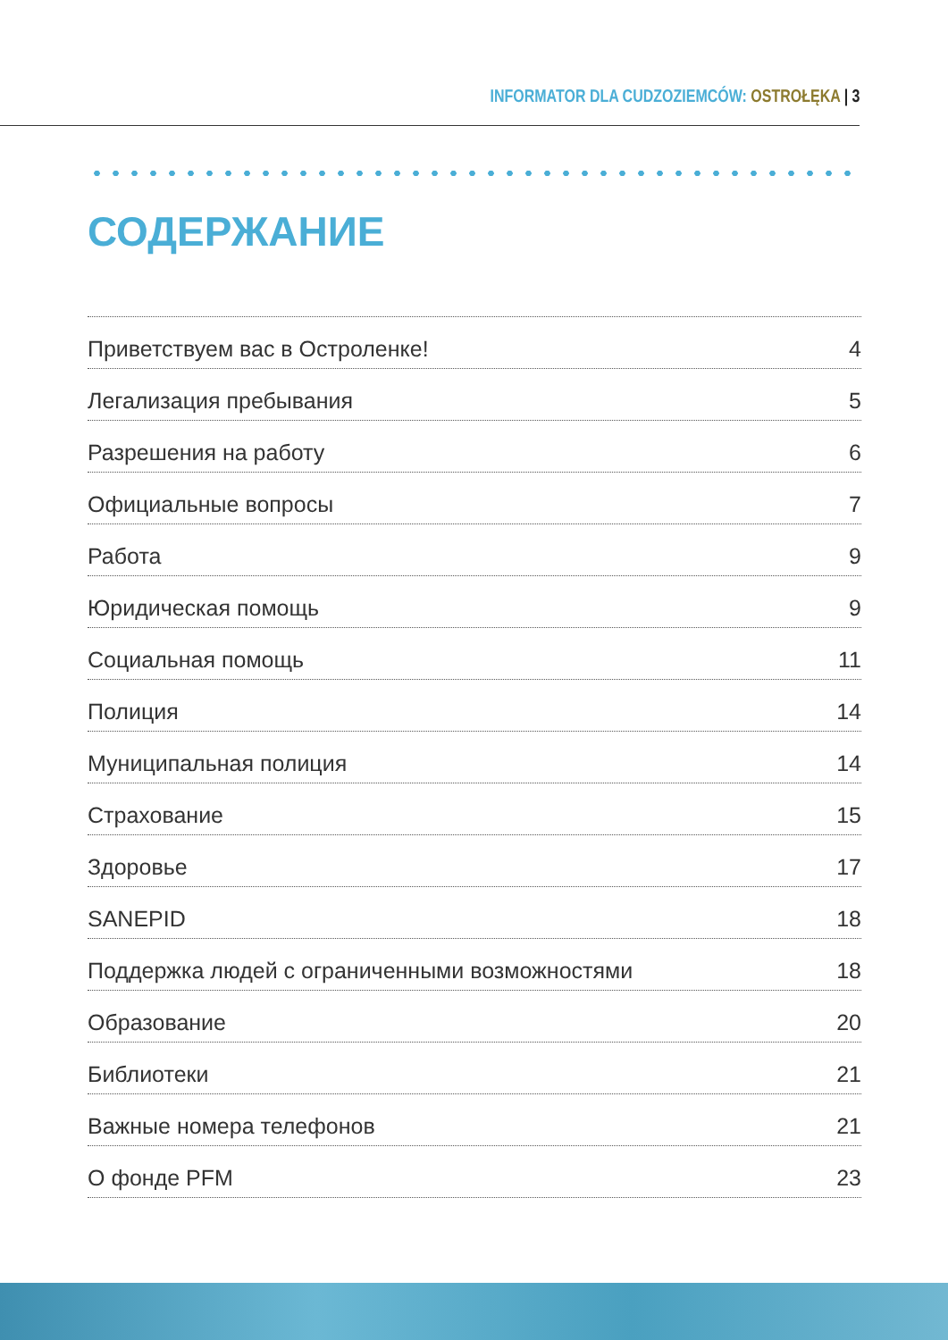INFORMATOR DLA CUDZOZIEMCÓW: OSTROŁĘKA | 3
СОДЕРЖАНИЕ
Приветствуем вас в Остроленке! 4
Легализация пребывания 5
Разрешения на работу 6
Официальные вопросы 7
Работа 9
Юридическая помощь 9
Социальная помощь 11
Полиция 14
Муниципальная полиция 14
Страхование 15
Здоровье 17
SANEPID 18
Поддержка людей с ограниченными возможностями 18
Образование 20
Библиотеки 21
Важные номера телефонов 21
О фонде PFM 23